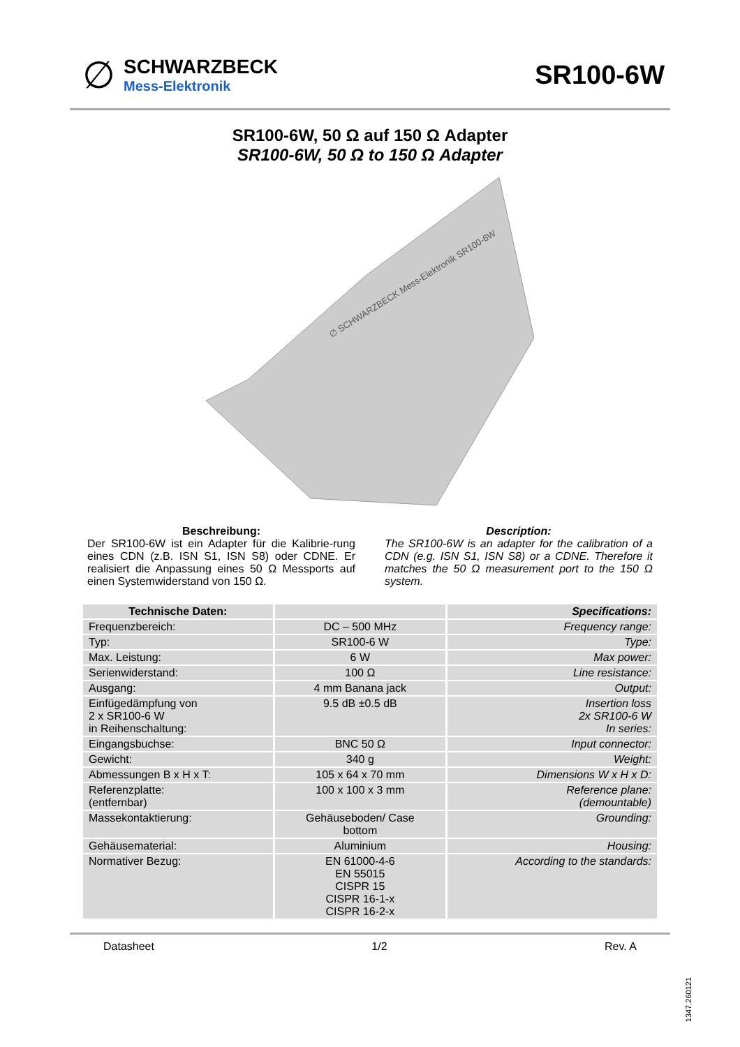∅
SCHWARZBECK
Mess-Elektronik
SR100-6W
SR100-6W, 50 Ω auf 150 Ω Adapter
SR100-6W, 50 Ω to 150 Ω Adapter
∅ SCHWARZBECK Mess-Elektronik SR100-6W
Beschreibung:
Der SR100-6W ist ein Adapter für die Kalibrie-rung eines CDN (z.B. ISN S1, ISN S8) oder CDNE. Er realisiert die Anpassung eines 50 Ω Messports auf einen Systemwiderstand von 150 Ω.
Description:
The SR100-6W is an adapter for the calibration of a CDN (e.g. ISN S1, ISN S8) or a CDNE. Therefore it matches the 50 Ω measurement port to the 150 Ω system.
| Technische Daten: | | Specifications: |
| --- | --- | --- |
| Frequenzbereich: | DC – 500 MHz | Frequency range: |
| Typ: | SR100-6 W | Type: |
| Max. Leistung: | 6 W | Max power: |
| Serienwiderstand: | 100 Ω | Line resistance: |
| Ausgang: | 4 mm Banana jack | Output: |
| Einfügedämpfung von 2 x SR100-6 W in Reihenschaltung: | 9.5 dB ±0.5 dB | Insertion loss 2x SR100-6 W In series: |
| Eingangsbuchse: | BNC 50 Ω | Input connector: |
| Gewicht: | 340 g | Weight: |
| Abmessungen B x H x T: | 105 x 64 x 70 mm | Dimensions W x H x D: |
| Referenzplatte: (entfernbar) | 100 x 100 x 3 mm | Reference plane: (demountable) |
| Massekontaktierung: | Gehäuseboden/ Case bottom | Grounding: |
| Gehäusematerial: | Aluminium | Housing: |
| Normativer Bezug: | EN 61000-4-6 EN 55015 CISPR 15 CISPR 16-1-x CISPR 16-2-x | According to the standards: |
Datasheet 1/2 Rev. A
1347.260121